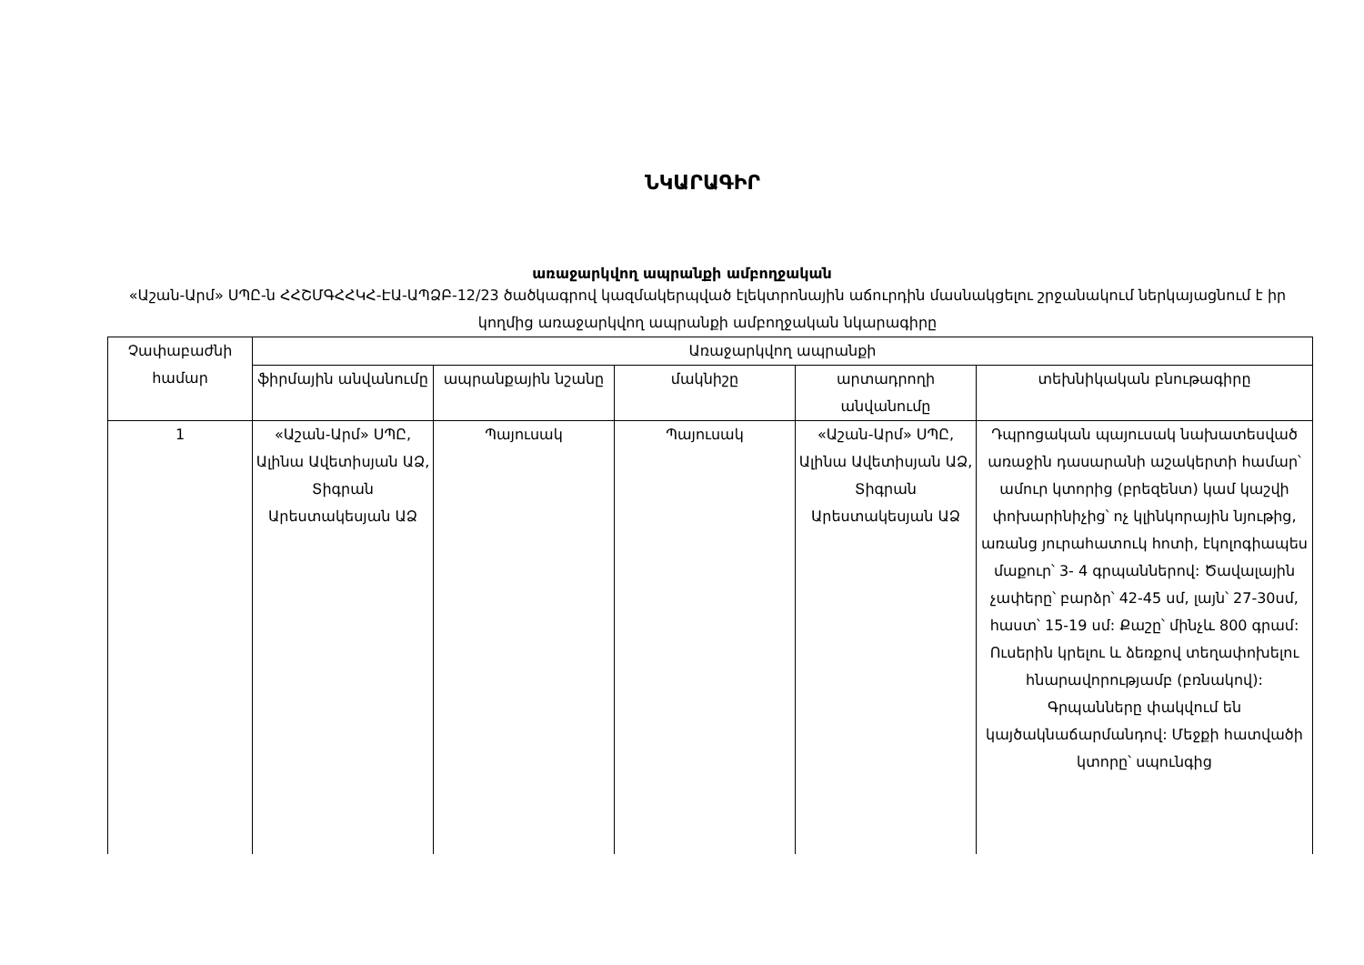ՆԿԱՐԱԳԻՐ
առաջարկվող ապրանքի ամբողջական
«Աշան-Արմ» ՍՊԸ-ն ՀՀՇՄԳՀՀԿՀ-ԷԱ-ԱՊՁԲ-12/23 ծածկագրով կազմակերպված էլեկտրոնային աճուրդին մասնակցելու շրջանակում ներկայացնում է իր կողմից առաջարկվող ապրանքի ամբողջական նկարագիրը
| Չափաբաժնի համար | Առաջարկվող ապրանքի | | | | |
| --- | --- | --- | --- | --- | --- |
| | ֆիրմային անվանումը | ապրանքային նշանը | մակնիշը | արտադրողի անվանումը | տեխնիկական բնութագիրը |
| 1 | «Աշան-Արմ» ՍՊԸ, Ալինա Ավետիսյան ԱՁ, Տիգրան Արեստակեսյան ԱՁ | Պայուսակ | Պայուսակ | «Աշան-Արմ» ՍՊԸ, Ալինա Ավետիսյան ԱՁ, Տիգրան Արեստակեսյան ԱՁ | Դպրոցական պայուսակ նախատեսված առաջին դասարանի աշակերտի համար՝ ամուր կտորից (բրեզենտ) կամ կաշվի փոխարինիչից՝ ոչ կլինկորային նյութից, առանց յուրահատուկ հոտի, էկոլոգիապես մաքուր՝ 3- 4 գրպաններով: Ծավալային չափերը՝ բարձր՝ 42-45 սմ, լայն՝ 27-30սմ, հաստ՝ 15-19 սմ: Քաշը՝ մինչև 800 գրամ: Ուսերին կրելու և ձեռքով տեղափոխելու հնարավորությամբ (բռնակով): Գրպանները փակվում են կայծակնաճարմանդով: Մեջքի հատվածի կտորը՝ սպունգից |